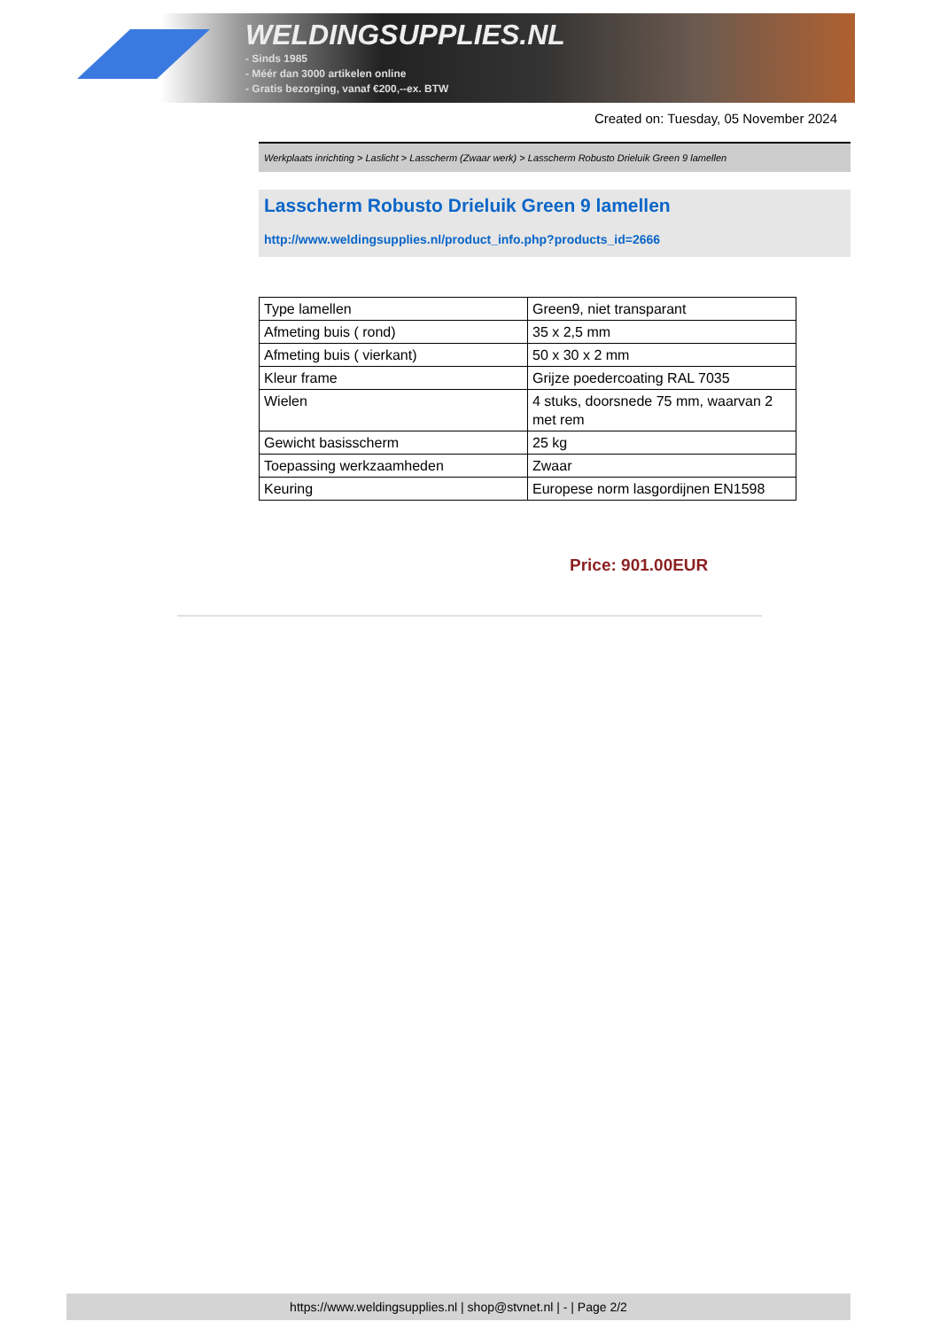WELDINGSUPPLIES.NL
- Sinds 1985
- Méér dan 3000 artikelen online
- Gratis bezorging, vanaf €200,--ex. BTW
Created on: Tuesday, 05 November 2024
Werkplaats inrichting > Laslicht > Lasscherm (Zwaar werk) > Lasscherm Robusto Drieluik Green 9 lamellen
Lasscherm Robusto Drieluik Green 9 lamellen
http://www.weldingsupplies.nl/product_info.php?products_id=2666
| Type lamellen | Green9, niet transparant |
| Afmeting buis ( rond) | 35 x 2,5 mm |
| Afmeting buis ( vierkant) | 50 x 30 x 2 mm |
| Kleur frame | Grijze poedercoating RAL 7035 |
| Wielen | 4 stuks, doorsnede 75 mm, waarvan 2 met rem |
| Gewicht basisscherm | 25 kg |
| Toepassing werkzaamheden | Zwaar |
| Keuring | Europese norm lasgordijnen EN1598 |
Price: 901.00EUR
https://www.weldingsupplies.nl | shop@stvnet.nl | - | Page 2/2